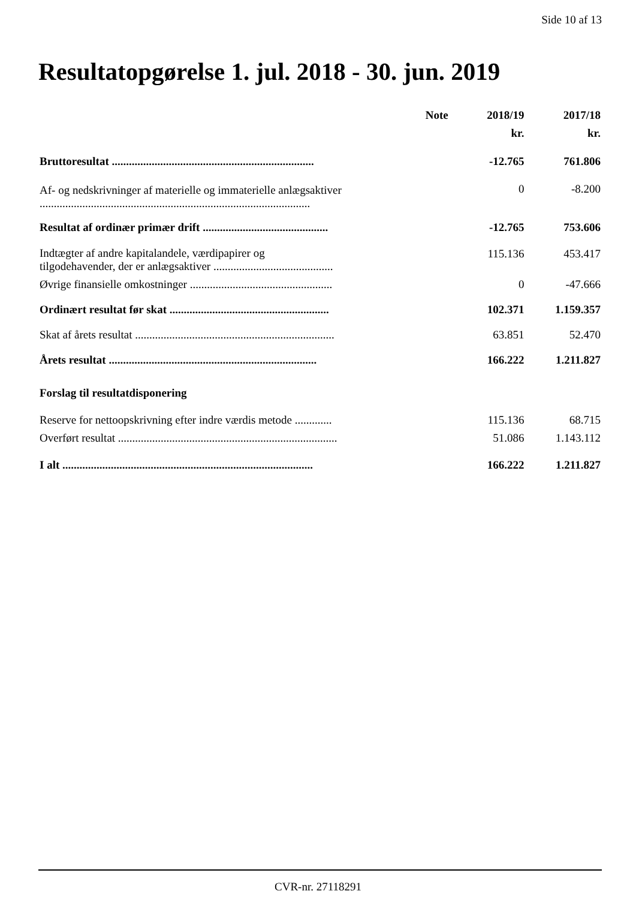Side 10 af 13
Resultatopgørelse 1. jul. 2018 - 30. jun. 2019
| | Note | 2018/19 | 2017/18 |
| --- | --- | --- | --- |
| | | kr. | kr. |
| Bruttoresultat ....................................................................... | | -12.765 | 761.806 |
| Af- og nedskrivninger af materielle og immaterielle anlægsaktiver ............................................................................................... | | 0 | -8.200 |
| Resultat af ordinær primær drift ............................................ | | -12.765 | 753.606 |
| Indtægter af andre kapitalandele, værdipapirer og tilgodehavender, der er anlægsaktiver .......................................... | | 115.136 | 453.417 |
| Øvrige finansielle omkostninger .................................................. | | 0 | -47.666 |
| Ordinært resultat før skat ........................................................ | | 102.371 | 1.159.357 |
| Skat af årets resultat ...................................................................... | | 63.851 | 52.470 |
| Årets resultat ......................................................................... | | 166.222 | 1.211.827 |
| Forslag til resultatdisponering | | | |
| Reserve for nettoopskrivning efter indre værdis metode ............. | | 115.136 | 68.715 |
| Overført resultat ............................................................................. | | 51.086 | 1.143.112 |
| I alt ........................................................................................ | | 166.222 | 1.211.827 |
CVR-nr. 27118291